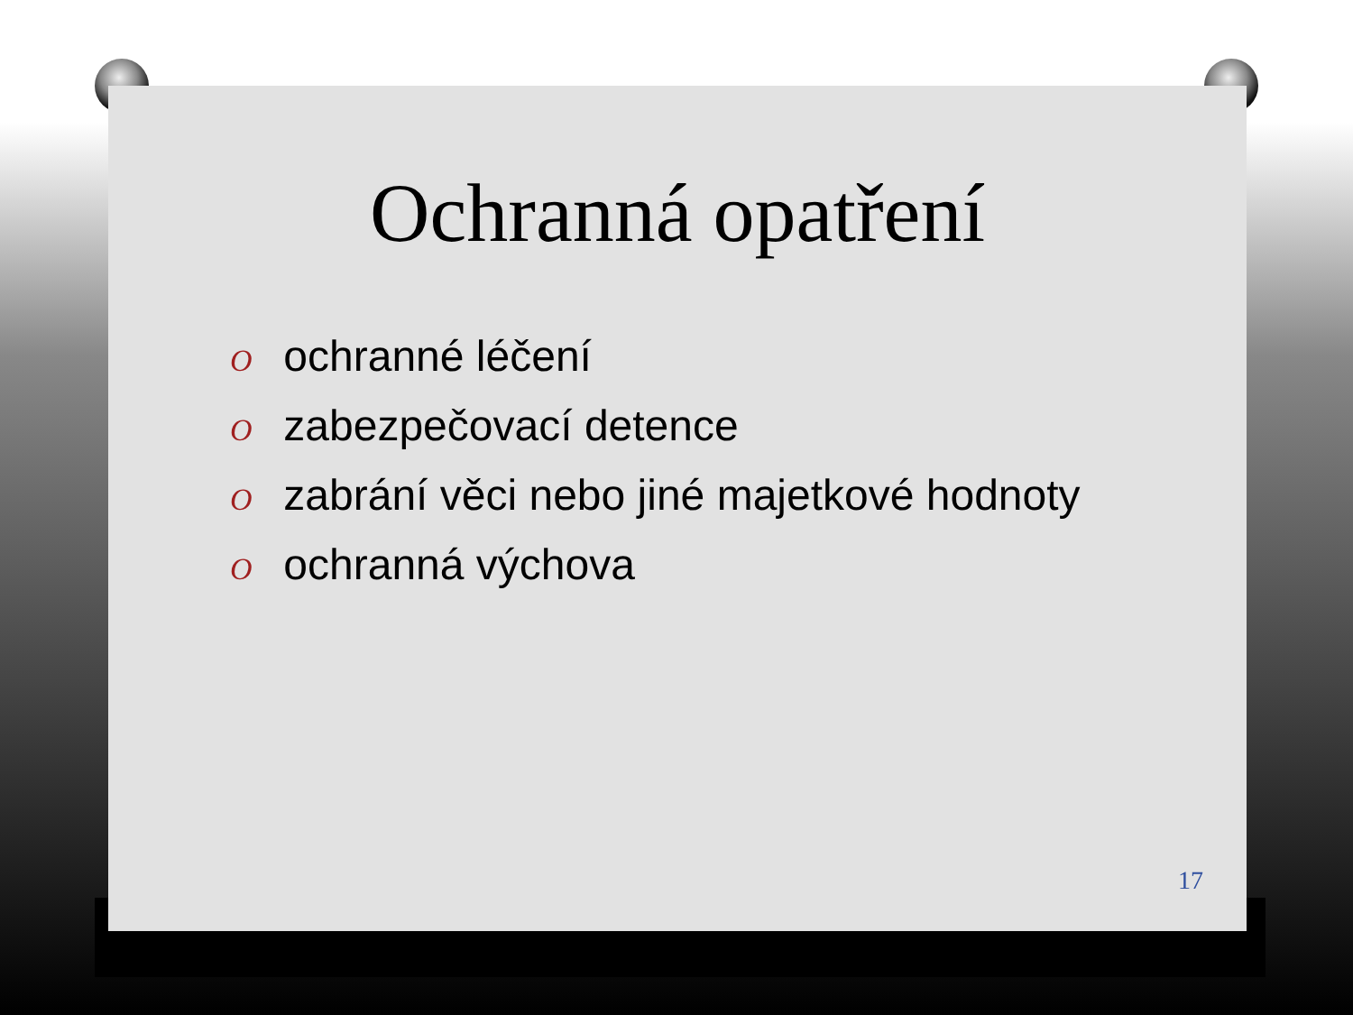Ochranná opatření
O ochranné léčení
O zabezpečovací detence
O zabrání věci nebo jiné majetkové hodnoty
O ochranná výchova
17